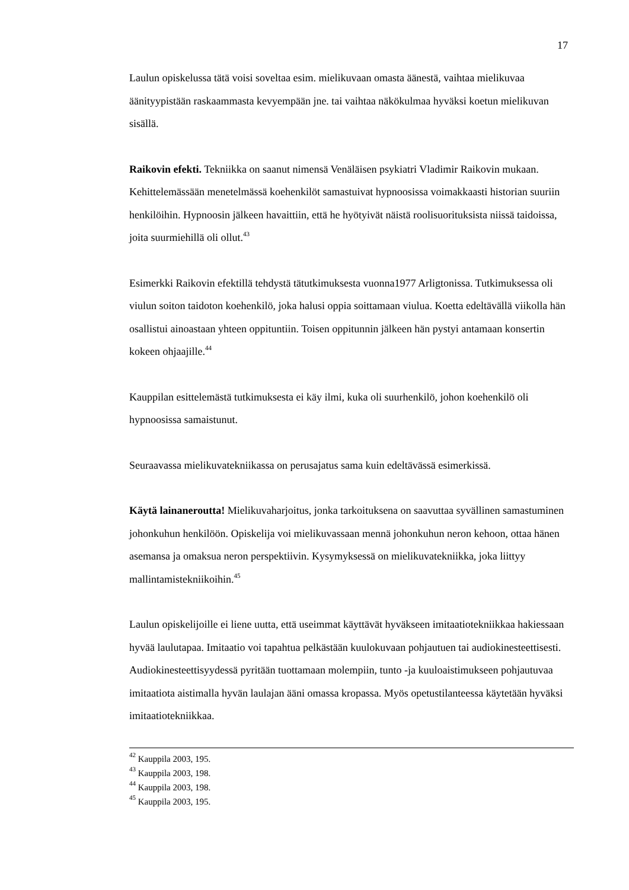17
Laulun opiskelussa tätä voisi soveltaa esim. mielikuvaan omasta äänestä, vaihtaa mielikuvaa äänityypistään raskaammasta kevyempään jne. tai vaihtaa näkökulmaa hyväksi koetun mielikuvan sisällä.
Raikovin efekti. Tekniikka on saanut nimensä Venäläisen psykiatri Vladimir Raikovin mukaan. Kehittelemässään menetelmässä koehenkilöt samastuivat hypnoosissa voimakkaasti historian suuriin henkilöihin. Hypnoosin jälkeen havaittiin, että he hyötyivät näistä roolisuorituksista niissä taidoissa, joita suurmiehillä oli ollut.<sup>43</sup>
Esimerkki Raikovin efektillä tehdystä tätutkimuksesta vuonna1977 Arligtonissa. Tutkimuksessa oli viulun soiton taidoton koehenkilö, joka halusi oppia soittamaan viulua. Koetta edeltävällä viikolla hän osallistui ainoastaan yhteen oppituntiin. Toisen oppitunnin jälkeen hän pystyi antamaan konsertin kokeen ohjaajille.<sup>44</sup>
Kauppilan esittelemästä tutkimuksesta ei käy ilmi, kuka oli suurhenkilö, johon koehenkilö oli hypnoosissa samaistunut.
Seuraavassa mielikuvatekniikassa on perusajatus sama kuin edeltävässä esimerkissä.
Käytä lainaneroutta! Mielikuvaharjoitus, jonka tarkoituksena on saavuttaa syvällinen samastuminen johonkuhun henkilöön. Opiskelija voi mielikuvassaan mennä johonkuhun neron kehoon, ottaa hänen asemansa ja omaksua neron perspektiivin. Kysymyksessä on mielikuvatekniikka, joka liittyy mallintamistekniikoihin.<sup>45</sup>
Laulun opiskelijoille ei liene uutta, että useimmat käyttävät hyväkseen imitaatiotekniikkaa hakiessaan hyvää laulutapaa. Imitaatio voi tapahtua pelkästään kuulokuvaan pohjautuen tai audiokinesteettisesti. Audiokinesteettisyydessä pyritään tuottamaan molempiin, tunto -ja kuuloaistimukseen pohjautuvaa imitaatiota aistimalla hyvän laulajan ääni omassa kropassa. Myös opetustilanteessa käytetään hyväksi imitaatiotekniikkaa.
<sup>42</sup> Kauppila 2003, 195.
<sup>43</sup> Kauppila 2003, 198.
<sup>44</sup> Kauppila 2003, 198.
<sup>45</sup> Kauppila 2003, 195.